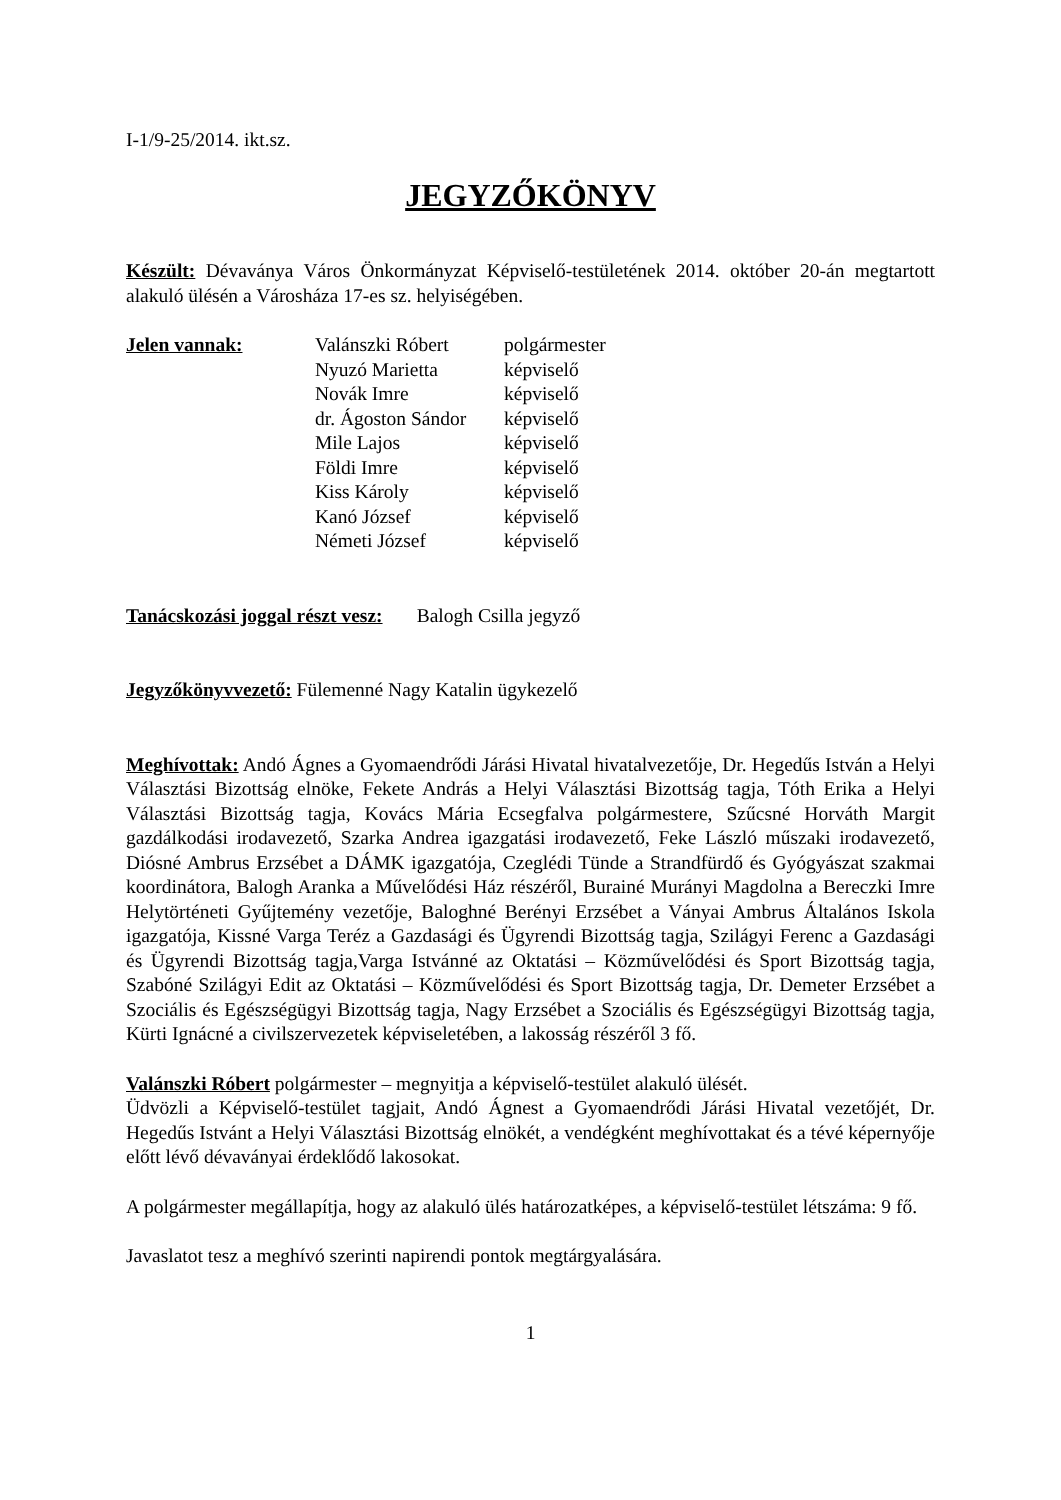I-1/9-25/2014. ikt.sz.
JEGYZŐKÖNYV
Készült: Dévaványa Város Önkormányzat Képviselő-testületének 2014. október 20-án megtartott alakuló ülésén a Városháza 17-es sz. helyiségében.
| Jelen vannak: | Valánszki Róbert | polgármester |
| | Nyuzó Marietta | képviselő |
| | Novák Imre | képviselő |
| | dr. Ágoston Sándor | képviselő |
| | Mile Lajos | képviselő |
| | Földi Imre | képviselő |
| | Kiss Károly | képviselő |
| | Kanó József | képviselő |
| | Németi József | képviselő |
Tanácskozási joggal részt vesz: Balogh Csilla jegyző
Jegyzőkönyvvezető: Fülemenné Nagy Katalin ügykezelő
Meghívottak: Andó Ágnes a Gyomaendrődi Járási Hivatal hivatalvezetője, Dr. Hegedűs István a Helyi Választási Bizottság elnöke, Fekete András a Helyi Választási Bizottság tagja, Tóth Erika a Helyi Választási Bizottság tagja, Kovács Mária Ecsegfalva polgármestere, Szűcsné Horváth Margit gazdálkodási irodavezető, Szarka Andrea igazgatási irodavezető, Feke László műszaki irodavezető, Diósné Ambrus Erzsébet a DÁMK igazgatója, Czeglédi Tünde a Strandfürdő és Gyógyászat szakmai koordinátora, Balogh Aranka a Művelődési Ház részéről, Burainé Murányi Magdolna a Bereczki Imre Helytörténeti Gyűjtemény vezetője, Baloghné Berényi Erzsébet a Ványai Ambrus Általános Iskola igazgatója, Kissné Varga Teréz a Gazdasági és Ügyrendi Bizottság tagja, Szilágyi Ferenc a Gazdasági és Ügyrendi Bizottság tagja,Varga Istvánné az Oktatási – Közművelődési és Sport Bizottság tagja, Szabóné Szilágyi Edit az Oktatási – Közművelődési és Sport Bizottság tagja, Dr. Demeter Erzsébet a Szociális és Egészségügyi Bizottság tagja, Nagy Erzsébet a Szociális és Egészségügyi Bizottság tagja, Kürti Ignácné a civilszervezetek képviseletében, a lakosság részéről 3 fő.
Valánszki Róbert polgármester – megnyitja a képviselő-testület alakuló ülését.
Üdvözli a Képviselő-testület tagjait, Andó Ágnest a Gyomaendrődi Járási Hivatal vezetőjét, Dr. Hegedűs Istvánt a Helyi Választási Bizottság elnökét, a vendégként meghívottakat és a tévé képernyője előtt lévő dévaványai érdeklődő lakosokat.
A polgármester megállapítja, hogy az alakuló ülés határozatképes, a képviselő-testület létszáma: 9 fő.
Javaslatot tesz a meghívó szerinti napirendi pontok megtárgyalására.
1